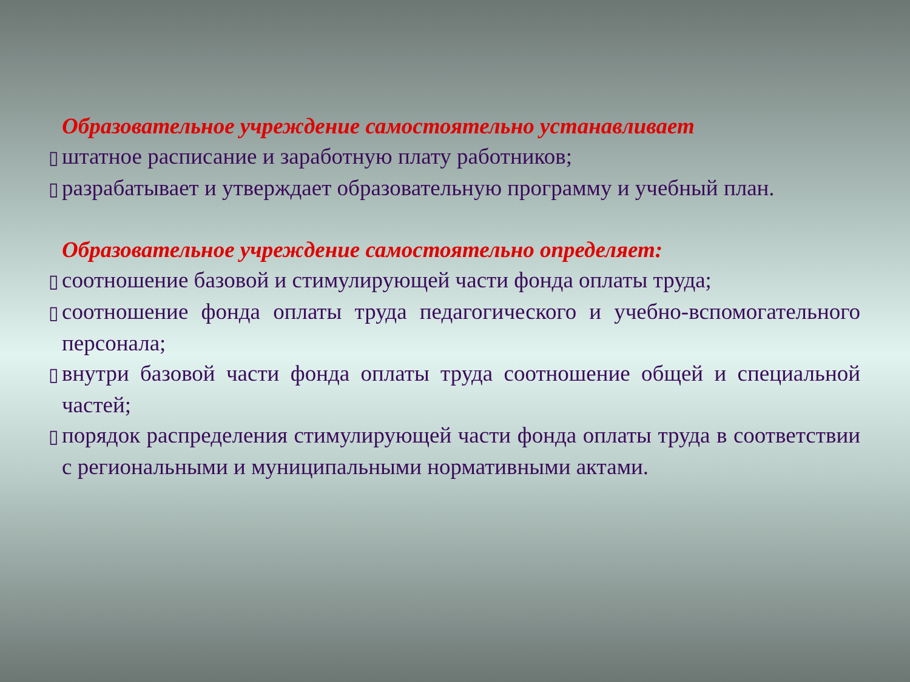Образовательное учреждение самостоятельно устанавливает
▯ штатное расписание и заработную плату работников;
▯ разрабатывает и утверждает образовательную программу и учебный план.
Образовательное учреждение самостоятельно определяет:
▯ соотношение базовой и стимулирующей части фонда оплаты труда;
▯ соотношение фонда оплаты труда педагогического и учебно-вспомогательного персонала;
▯ внутри базовой части фонда оплаты труда соотношение общей и специальной частей;
▯ порядок распределения стимулирующей части фонда оплаты труда в соответствии с региональными и муниципальными нормативными актами.